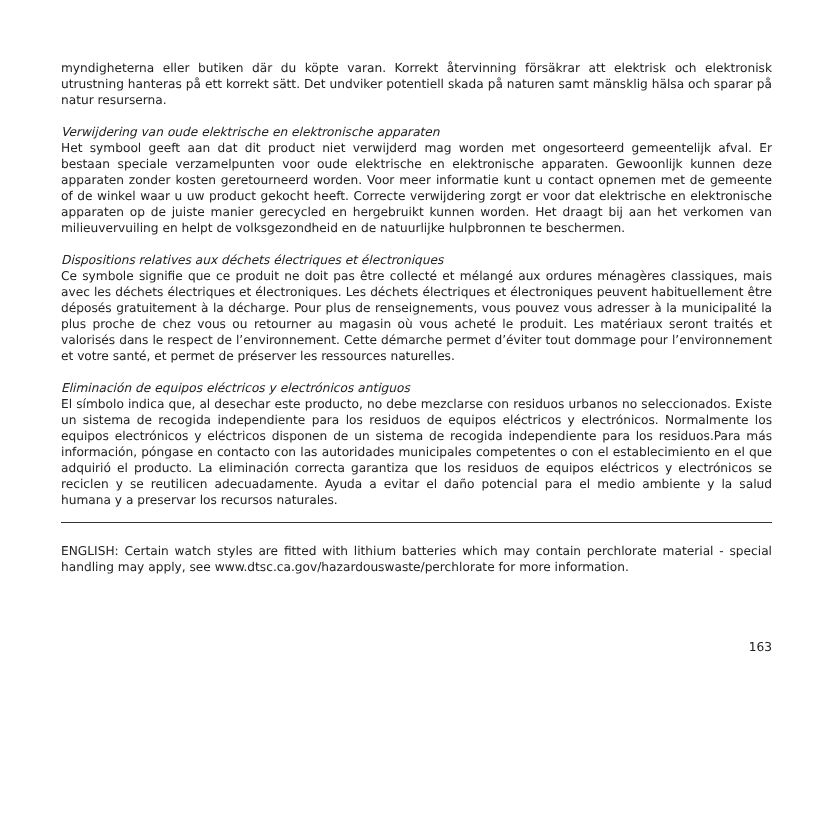myndigheterna eller butiken där du köpte varan. Korrekt återvinning försäkrar att elektrisk och elektronisk utrustning hanteras på ett korrekt sätt. Det undviker potentiell skada på naturen samt mänsklig hälsa och sparar på natur resurserna.
Verwijdering van oude elektrische en elektronische apparaten
Het symbool geeft aan dat dit product niet verwijderd mag worden met ongesorteerd gemeentelijk afval. Er bestaan speciale verzamelpunten voor oude elektrische en elektronische apparaten. Gewoonlijk kunnen deze apparaten zonder kosten geretourneerd worden. Voor meer informatie kunt u contact opnemen met de gemeente of de winkel waar u uw product gekocht heeft. Correcte verwijdering zorgt er voor dat elektrische en elektronische apparaten op de juiste manier gerecycled en hergebruikt kunnen worden. Het draagt bij aan het verkomen van milieuvervuiling en helpt de volksgezondheid en de natuurlijke hulpbronnen te beschermen.
Dispositions relatives aux déchets électriques et électroniques
Ce symbole signifie que ce produit ne doit pas être collecté et mélangé aux ordures ménagères classiques, mais avec les déchets électriques et électroniques. Les déchets électriques et électroniques peuvent habituellement être déposés gratuitement à la décharge. Pour plus de renseignements, vous pouvez vous adresser à la municipalité la plus proche de chez vous ou retourner au magasin où vous acheté le produit. Les matériaux seront traités et valorisés dans le respect de l’environnement. Cette démarche permet d’éviter tout dommage pour l’environnement et votre santé, et permet de préserver les ressources naturelles.
Eliminación de equipos eléctricos y electrónicos antiguos
El símbolo indica que, al desechar este producto, no debe mezclarse con residuos urbanos no seleccionados. Existe un sistema de recogida independiente para los residuos de equipos eléctricos y electrónicos. Normalmente los equipos electrónicos y eléctricos disponen de un sistema de recogida independiente para los residuos.Para más información, póngase en contacto con las autoridades municipales competentes o con el establecimiento en el que adquirió el producto. La eliminación correcta garantiza que los residuos de equipos eléctricos y electrónicos se reciclen y se reutilicen adecuadamente. Ayuda a evitar el daño potencial para el medio ambiente y la salud humana y a preservar los recursos naturales.
ENGLISH: Certain watch styles are fitted with lithium batteries which may contain perchlorate material - special handling may apply, see www.dtsc.ca.gov/hazardouswaste/perchlorate for more information.
163